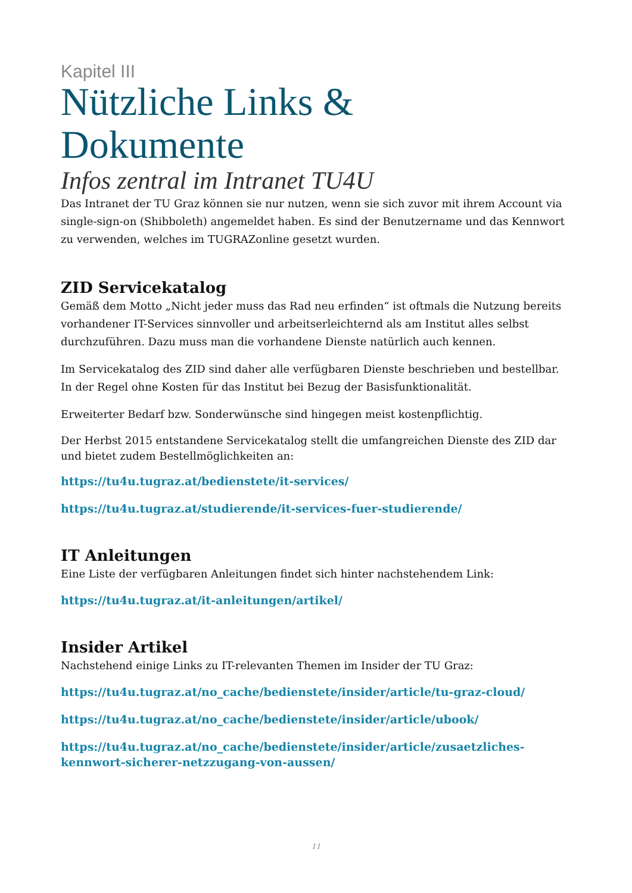Kapitel III
Nützliche Links &
Dokumente
Infos zentral im Intranet TU4U
Das Intranet der TU Graz können sie nur nutzen, wenn sie sich zuvor mit ihrem Account via single-sign-on (Shibboleth) angemeldet haben. Es sind der Benutzername und das Kennwort zu verwenden, welches im TUGRAZonline gesetzt wurden.
ZID Servicekatalog
Gemäß dem Motto „Nicht jeder muss das Rad neu erfinden“ ist oftmals die Nutzung bereits vorhandener IT-Services sinnvoller und arbeitserleichternd als am Institut alles selbst durchzuführen. Dazu muss man die vorhandene Dienste natürlich auch kennen.
Im Servicekatalog des ZID sind daher alle verfügbaren Dienste beschrieben und bestellbar. In der Regel ohne Kosten für das Institut bei Bezug der Basisfunktionalität.
Erweiterter Bedarf bzw. Sonderwünsche sind hingegen meist kostenpflichtig.
Der Herbst 2015 entstandene Servicekatalog stellt die umfangreichen Dienste des ZID dar und bietet zudem Bestellmöglichkeiten an:
https://tu4u.tugraz.at/bedienstete/it-services/
https://tu4u.tugraz.at/studierende/it-services-fuer-studierende/
IT Anleitungen
Eine Liste der verfügbaren Anleitungen findet sich hinter nachstehendem Link:
https://tu4u.tugraz.at/it-anleitungen/artikel/
Insider Artikel
Nachstehend einige Links zu IT-relevanten Themen im Insider der TU Graz:
https://tu4u.tugraz.at/no_cache/bedienstete/insider/article/tu-graz-cloud/
https://tu4u.tugraz.at/no_cache/bedienstete/insider/article/ubook/
https://tu4u.tugraz.at/no_cache/bedienstete/insider/article/zusaetzliches-kennwort-sicherer-netzzugang-von-aussen/
11